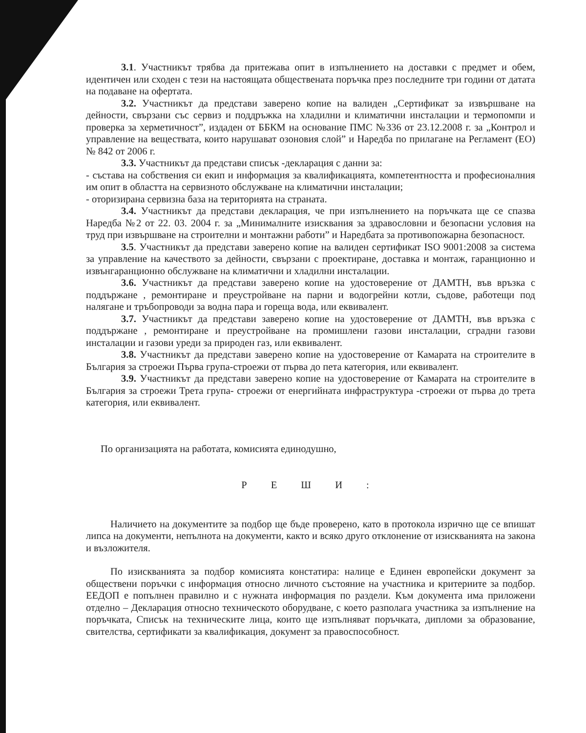3.1. Участникът трябва да притежава опит в изпълнението на доставки с предмет и обем, идентичен или сходен с тези на настоящата обществената поръчка през последните три години от датата на подаване на офертата.
3.2. Участникът да представи заверено копие на валиден „Сертификат за извършване на дейности, свързани със сервиз и поддръжка на хладилни и климатични инсталации и термопомпи и проверка за херметичност”, издаден от ББКМ на основание ПМС №336 от 23.12.2008 г. за „Контрол и управление на веществата, които нарушават озоновия слой” и Наредба по прилагане на Регламент (ЕО) № 842 от 2006 г.
3.3. Участникът да представи списък -декларация с данни за:
- състава на собствения си екип и информация за квалификацията, компетентността и професионалния им опит в областта на сервизното обслужване на климатични инсталации;
- оторизирана сервизна база на територията на страната.
3.4. Участникът да представи декларация, че при изпълнението на поръчката ще се спазва Наредба №2 от 22. 03. 2004 г. за „Минималните изисквания за здравословни и безопасни условия на труд при извършване на строителни и монтажни работи” и Наредбата за противопожарна безопасност.
3.5. Участникът да представи заверено копие на валиден сертификат ISO 9001:2008 за система за управление на качеството за дейности, свързани с проектиране, доставка и монтаж, гаранционно и извънгаранционно обслужване на климатични и хладилни инсталации.
3.6. Участникът да представи заверено копие на удостоверение от ДАМТН, във връзка с поддържане , ремонтиране и преустройване на парни и водогрейни котли, съдове, работещи под налягане и тръбопроводи за водна пара и гореща вода, или еквивалент.
3.7. Участникът да представи заверено копие на удостоверение от ДАМТН, във връзка с поддържане , ремонтиране и преустройване на промишлени газови инсталации, сградни газови инсталации и газови уреди за природен газ, или еквивалент.
3.8. Участникът да представи заверено копие на удостоверение от Камарата на строителите в България за строежи Първа група-строежи от първа до пета категория, или еквивалент.
3.9. Участникът да представи заверено копие на удостоверение от Камарата на строителите в България за строежи Трета група- строежи от енергийната инфраструктура -строежи от първа до трета категория, или еквивалент.
По организацията на работата, комисията единодушно,
Р Е Ш И :
Наличието на документите за подбор ще бъде проверено, като в протокола изрично ще се впишат липса на документи, непълнота на документи, както и всяко друго отклонение от изискванията на закона и възложителя.
По изискванията за подбор комисията констатира: налице е Единен европейски документ за обществени поръчки с информация относно личното състояние на участника и критериите за подбор. ЕЕДОП е попълнен правилно и с нужната информация по раздели. Към документа има приложени отделно – Декларация относно техническото оборудване, с което разполага участника за изпълнение на поръчката, Списък на техническите лица, които ще изпълняват поръчката, дипломи за образование, свителства, сертификати за квалификация, документ за правоспособност.